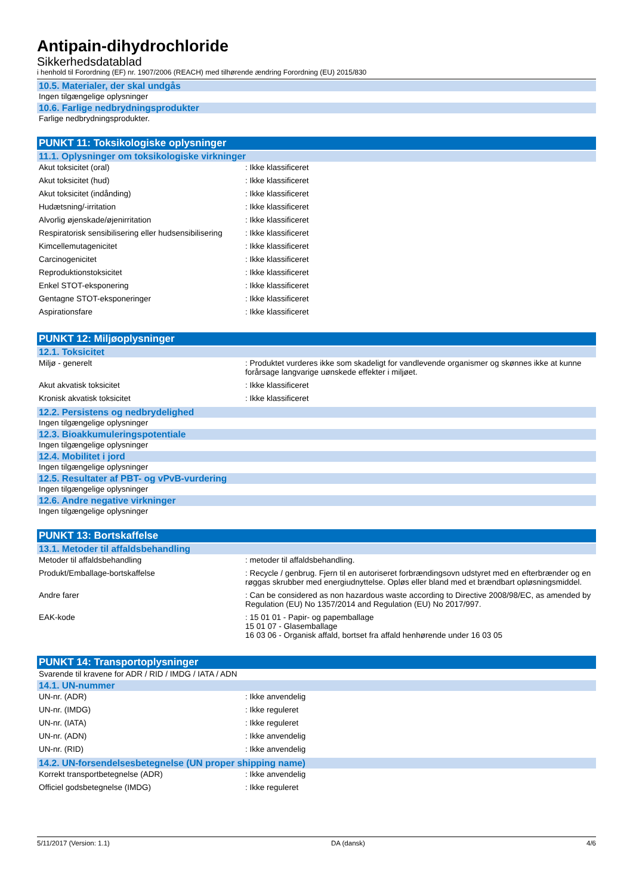Antipain-dihydrochloride
Sikkerhedsdatablad
i henhold til Forordning (EF) nr. 1907/2006 (REACH) med tilhørende ændring Forordning (EU) 2015/830
10.5. Materialer, der skal undgås
Ingen tilgængelige oplysninger
10.6. Farlige nedbrydningsprodukter
Farlige nedbrydningsprodukter.
PUNKT 11: Toksikologiske oplysninger
11.1. Oplysninger om toksikologiske virkninger
| Akut toksicitet (oral) | : Ikke klassificeret |
| Akut toksicitet (hud) | : Ikke klassificeret |
| Akut toksicitet (indånding) | : Ikke klassificeret |
| Hudætsning/-irritation | : Ikke klassificeret |
| Alvorlig øjenskade/øjenirritation | : Ikke klassificeret |
| Respiratorisk sensibilisering eller hudsensibilisering | : Ikke klassificeret |
| Kimcellemutagenicitet | : Ikke klassificeret |
| Carcinogenicitet | : Ikke klassificeret |
| Reproduktionstoksicitet | : Ikke klassificeret |
| Enkel STOT-eksponering | : Ikke klassificeret |
| Gentagne STOT-eksponeringer | : Ikke klassificeret |
| Aspirationsfare | : Ikke klassificeret |
PUNKT 12: Miljøoplysninger
12.1. Toksicitet
| Miljø - generelt | : Produktet vurderes ikke som skadeligt for vandlevende organismer og skønnes ikke at kunne forårsage langvarige uønskede effekter i miljøet. |
| Akut akvatisk toksicitet | : Ikke klassificeret |
| Kronisk akvatisk toksicitet | : Ikke klassificeret |
12.2. Persistens og nedbrydelighed
Ingen tilgængelige oplysninger
12.3. Bioakkumuleringspotentiale
Ingen tilgængelige oplysninger
12.4. Mobilitet i jord
Ingen tilgængelige oplysninger
12.5. Resultater af PBT- og vPvB-vurdering
Ingen tilgængelige oplysninger
12.6. Andre negative virkninger
Ingen tilgængelige oplysninger
PUNKT 13: Bortskaffelse
13.1. Metoder til affaldsbehandling
| Metoder til affaldsbehandling | : metoder til affaldsbehandling. |
| Produkt/Emballage-bortskaffelse | : Recycle / genbrug. Fjern til en autoriseret forbrændingsovn udstyret med en efterbrænder og en røggas skrubber med energiudnyttelse. Opløs eller bland med et brændbart opløsningsmiddel. |
| Andre farer | : Can be considered as non hazardous waste according to Directive 2008/98/EC, as amended by Regulation (EU) No 1357/2014 and Regulation (EU) No 2017/997. |
| EAK-kode | : 15 01 01 - Papir- og papemballage 15 01 07 - Glasemballage 16 03 06 - Organisk affald, bortset fra affald henhørende under 16 03 05 |
PUNKT 14: Transportoplysninger
Svarende til kravene for ADR / RID / IMDG / IATA / ADN
14.1. UN-nummer
| UN-nr. (ADR) | : Ikke anvendelig |
| UN-nr. (IMDG) | : Ikke reguleret |
| UN-nr. (IATA) | : Ikke reguleret |
| UN-nr. (ADN) | : Ikke anvendelig |
| UN-nr. (RID) | : Ikke anvendelig |
14.2. UN-forsendelsesbetegnelse (UN proper shipping name)
| Korrekt transportbetegnelse (ADR) | : Ikke anvendelig |
| Officiel godsbetegnelse (IMDG) | : Ikke reguleret |
5/11/2017 (Version: 1.1) DA (dansk) 4/6